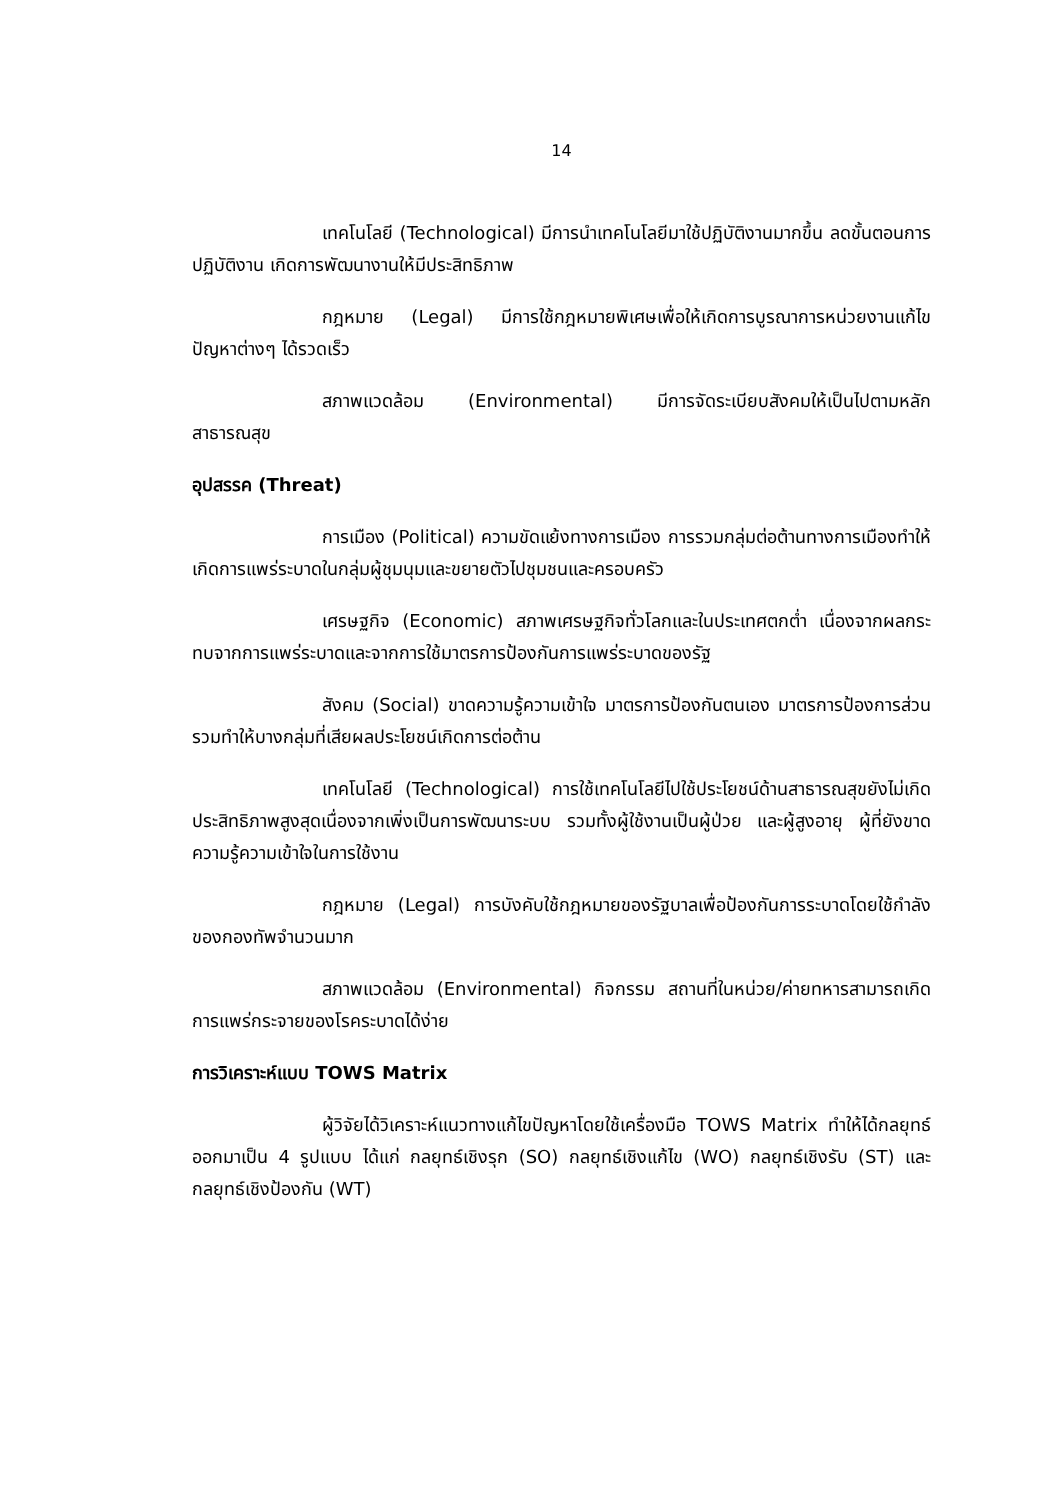14
เทคโนโลยี (Technological) มีการนำเทคโนโลยีมาใช้ปฏิบัติงานมากขึ้น ลดขั้นตอนการปฏิบัติงาน เกิดการพัฒนางานให้มีประสิทธิภาพ
กฎหมาย (Legal) มีการใช้กฎหมายพิเศษเพื่อให้เกิดการบูรณาการหน่วยงานแก้ไขปัญหาต่างๆ ได้รวดเร็ว
สภาพแวดล้อม (Environmental) มีการจัดระเบียบสังคมให้เป็นไปตามหลักสาธารณสุข
อุปสรรค (Threat)
การเมือง (Political) ความขัดแย้งทางการเมือง การรวมกลุ่มต่อต้านทางการเมืองทำให้เกิดการแพร่ระบาดในกลุ่มผู้ชุมนุมและขยายตัวไปชุมชนและครอบครัว
เศรษฐกิจ (Economic) สภาพเศรษฐกิจทั่วโลกและในประเทศตกต่ำ เนื่องจากผลกระทบจากการแพร่ระบาดและจากการใช้มาตรการป้องกันการแพร่ระบาดของรัฐ
สังคม (Social) ขาดความรู้ความเข้าใจ มาตรการป้องกันตนเอง มาตรการป้องการส่วนรวมทำให้บางกลุ่มที่เสียผลประโยชน์เกิดการต่อต้าน
เทคโนโลยี (Technological) การใช้เทคโนโลยีไปใช้ประโยชน์ด้านสาธารณสุขยังไม่เกิดประสิทธิภาพสูงสุดเนื่องจากเพิ่งเป็นการพัฒนาระบบ รวมทั้งผู้ใช้งานเป็นผู้ป่วย และผู้สูงอายุ ผู้ที่ยังขาดความรู้ความเข้าใจในการใช้งาน
กฎหมาย (Legal) การบังคับใช้กฎหมายของรัฐบาลเพื่อป้องกันการระบาดโดยใช้กำลังของกองทัพจำนวนมาก
สภาพแวดล้อม (Environmental) กิจกรรม สถานที่ในหน่วย/ค่ายทหารสามารถเกิดการแพร่กระจายของโรคระบาดได้ง่าย
การวิเคราะห์แบบ TOWS Matrix
ผู้วิจัยได้วิเคราะห์แนวทางแก้ไขปัญหาโดยใช้เครื่องมือ TOWS Matrix ทำให้ได้กลยุทธ์ออกมาเป็น 4 รูปแบบ ได้แก่ กลยุทธ์เชิงรุก (SO) กลยุทธ์เชิงแก้ไข (WO) กลยุทธ์เชิงรับ (ST) และกลยุทธ์เชิงป้องกัน (WT)